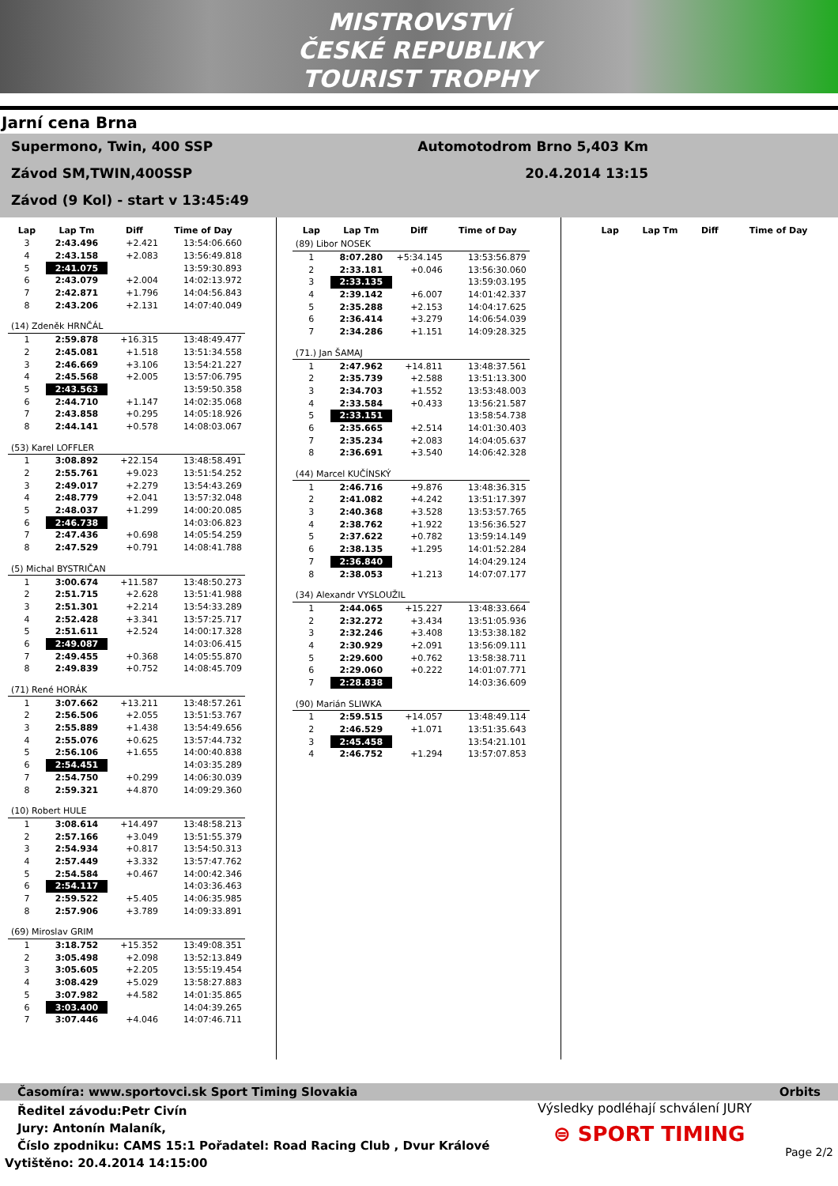MISTROVSTVÍ
ČESKÉ REPUBLIKY
TOURIST TROPHY
Jarní cena Brna
Supermono, Twin, 400 SSP Automotodrom Brno 5,403 Km
Závod SM,TWIN,400SSP 20.4.2014 13:15
Závod (9 Kol) - start v 13:45:49
| Lap | Lap Tm | Diff | Time of Day |
| --- | --- | --- | --- |
| 3 | 2:43.496 | +2.421 | 13:54:06.660 |
| 4 | 2:43.158 | +2.083 | 13:56:49.818 |
| 5 | 2:41.075 | | 13:59:30.893 |
| 6 | 2:43.079 | +2.004 | 14:02:13.972 |
| 7 | 2:42.871 | +1.796 | 14:04:56.843 |
| 8 | 2:43.206 | +2.131 | 14:07:40.049 |
| (14) Zdeněk HRNČÁL | | | |
| 1 | 2:59.878 | +16.315 | 13:48:49.477 |
| 2 | 2:45.081 | +1.518 | 13:51:34.558 |
| 3 | 2:46.669 | +3.106 | 13:54:21.227 |
| 4 | 2:45.568 | +2.005 | 13:57:06.795 |
| 5 | 2:43.563 | | 13:59:50.358 |
| 6 | 2:44.710 | +1.147 | 14:02:35.068 |
| 7 | 2:43.858 | +0.295 | 14:05:18.926 |
| 8 | 2:44.141 | +0.578 | 14:08:03.067 |
| (53) Karel LOFFLER | | | |
| 1 | 3:08.892 | +22.154 | 13:48:58.491 |
| 2 | 2:55.761 | +9.023 | 13:51:54.252 |
| 3 | 2:49.017 | +2.279 | 13:54:43.269 |
| 4 | 2:48.779 | +2.041 | 13:57:32.048 |
| 5 | 2:48.037 | +1.299 | 14:00:20.085 |
| 6 | 2:46.738 | | 14:03:06.823 |
| 7 | 2:47.436 | +0.698 | 14:05:54.259 |
| 8 | 2:47.529 | +0.791 | 14:08:41.788 |
| (5) Michal BYSTRIČAN | | | |
| 1 | 3:00.674 | +11.587 | 13:48:50.273 |
| 2 | 2:51.715 | +2.628 | 13:51:41.988 |
| 3 | 2:51.301 | +2.214 | 13:54:33.289 |
| 4 | 2:52.428 | +3.341 | 13:57:25.717 |
| 5 | 2:51.611 | +2.524 | 14:00:17.328 |
| 6 | 2:49.087 | | 14:03:06.415 |
| 7 | 2:49.455 | +0.368 | 14:05:55.870 |
| 8 | 2:49.839 | +0.752 | 14:08:45.709 |
| (71) René HORÁK | | | |
| 1 | 3:07.662 | +13.211 | 13:48:57.261 |
| 2 | 2:56.506 | +2.055 | 13:51:53.767 |
| 3 | 2:55.889 | +1.438 | 13:54:49.656 |
| 4 | 2:55.076 | +0.625 | 13:57:44.732 |
| 5 | 2:56.106 | +1.655 | 14:00:40.838 |
| 6 | 2:54.451 | | 14:03:35.289 |
| 7 | 2:54.750 | +0.299 | 14:06:30.039 |
| 8 | 2:59.321 | +4.870 | 14:09:29.360 |
| (10) Robert HULE | | | |
| 1 | 3:08.614 | +14.497 | 13:48:58.213 |
| 2 | 2:57.166 | +3.049 | 13:51:55.379 |
| 3 | 2:54.934 | +0.817 | 13:54:50.313 |
| 4 | 2:57.449 | +3.332 | 13:57:47.762 |
| 5 | 2:54.584 | +0.467 | 14:00:42.346 |
| 6 | 2:54.117 | | 14:03:36.463 |
| 7 | 2:59.522 | +5.405 | 14:06:35.985 |
| 8 | 2:57.906 | +3.789 | 14:09:33.891 |
| (69) Miroslav GRIM | | | |
| 1 | 3:18.752 | +15.352 | 13:49:08.351 |
| 2 | 3:05.498 | +2.098 | 13:52:13.849 |
| 3 | 3:05.605 | +2.205 | 13:55:19.454 |
| 4 | 3:08.429 | +5.029 | 13:58:27.883 |
| 5 | 3:07.982 | +4.582 | 14:01:35.865 |
| 6 | 3:03.400 | | 14:04:39.265 |
| 7 | 3:07.446 | +4.046 | 14:07:46.711 |
| Lap | Lap Tm | Diff | Time of Day |
| --- | --- | --- | --- |
| (89) Libor NOSEK | | | |
| 1 | 8:07.280 | +5:34.145 | 13:53:56.879 |
| 2 | 2:33.181 | +0.046 | 13:56:30.060 |
| 3 | 2:33.135 | | 13:59:03.195 |
| 4 | 2:39.142 | +6.007 | 14:01:42.337 |
| 5 | 2:35.288 | +2.153 | 14:04:17.625 |
| 6 | 2:36.414 | +3.279 | 14:06:54.039 |
| 7 | 2:34.286 | +1.151 | 14:09:28.325 |
| (71.) Jan ŠAMAJ | | | |
| 1 | 2:47.962 | +14.811 | 13:48:37.561 |
| 2 | 2:35.739 | +2.588 | 13:51:13.300 |
| 3 | 2:34.703 | +1.552 | 13:53:48.003 |
| 4 | 2:33.584 | +0.433 | 13:56:21.587 |
| 5 | 2:33.151 | | 13:58:54.738 |
| 6 | 2:35.665 | +2.514 | 14:01:30.403 |
| 7 | 2:35.234 | +2.083 | 14:04:05.637 |
| 8 | 2:36.691 | +3.540 | 14:06:42.328 |
| (44) Marcel KUČÍNSKÝ | | | |
| 1 | 2:46.716 | +9.876 | 13:48:36.315 |
| 2 | 2:41.082 | +4.242 | 13:51:17.397 |
| 3 | 2:40.368 | +3.528 | 13:53:57.765 |
| 4 | 2:38.762 | +1.922 | 13:56:36.527 |
| 5 | 2:37.622 | +0.782 | 13:59:14.149 |
| 6 | 2:38.135 | +1.295 | 14:01:52.284 |
| 7 | 2:36.840 | | 14:04:29.124 |
| 8 | 2:38.053 | +1.213 | 14:07:07.177 |
| (34) Alexandr VYSLOUŽIL | | | |
| 1 | 2:44.065 | +15.227 | 13:48:33.664 |
| 2 | 2:32.272 | +3.434 | 13:51:05.936 |
| 3 | 2:32.246 | +3.408 | 13:53:38.182 |
| 4 | 2:30.929 | +2.091 | 13:56:09.111 |
| 5 | 2:29.600 | +0.762 | 13:58:38.711 |
| 6 | 2:29.060 | +0.222 | 14:01:07.771 |
| 7 | 2:28.838 | | 14:03:36.609 |
| (90) Marián SLIWKA | | | |
| 1 | 2:59.515 | +14.057 | 13:48:49.114 |
| 2 | 2:46.529 | +1.071 | 13:51:35.643 |
| 3 | 2:45.458 | | 13:54:21.101 |
| 4 | 2:46.752 | +1.294 | 13:57:07.853 |
| Lap | Lap Tm | Diff | Time of Day |
| --- | --- | --- | --- |
Časomíra: www.sportovci.sk Sport Timing Slovakia Orbits
Ředitel závodu:Petr Civín
Jury: Antonín Malaník,
Číslo zpodniku: CAMS 15:1 Pořadatel: Road Racing Club , Dvur Králové
Vytištěno: 20.4.2014 14:15:00
Výsledky podléhají schválení JURY
⊜ SPORT TIMING
Page 2/2